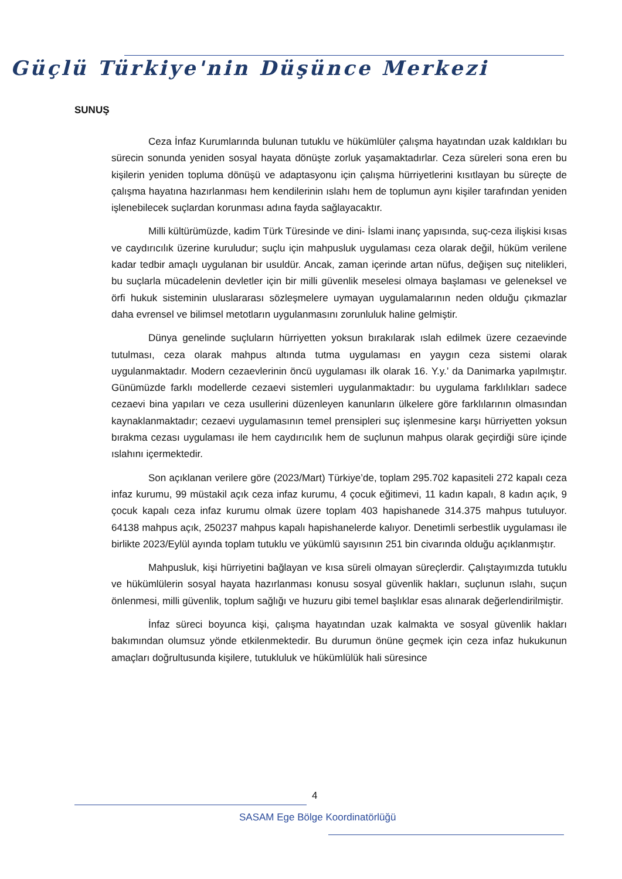Güçlü Türkiye'nin Düşünce Merkezi
SUNUŞ
Ceza İnfaz Kurumlarında bulunan tutuklu ve hükümlüler çalışma hayatından uzak kaldıkları bu sürecin sonunda yeniden sosyal hayata dönüşte zorluk yaşamaktadırlar. Ceza süreleri sona eren bu kişilerin yeniden topluma dönüşü ve adaptasyonu için çalışma hürriyetlerini kısıtlayan bu süreçte de çalışma hayatına hazırlanması hem kendilerinin ıslahı hem de toplumun aynı kişiler tarafından yeniden işlenebilecek suçlardan korunması adına fayda sağlayacaktır.
Milli kültürümüzde, kadim Türk Türesinde ve dini- İslami inanç yapısında, suç-ceza ilişkisi kısas ve caydırıcılık üzerine kuruludur; suçlu için mahpusluk uygulaması ceza olarak değil, hüküm verilene kadar tedbir amaçlı uygulanan bir usuldür. Ancak, zaman içerinde artan nüfus, değişen suç nitelikleri, bu suçlarla mücadelenin devletler için bir milli güvenlik meselesi olmaya başlaması ve geleneksel ve örfi hukuk sisteminin uluslararası sözleşmelere uymayan uygulamalarının neden olduğu çıkmazlar daha evrensel ve bilimsel metotların uygulanmasını zorunluluk haline gelmiştir.
Dünya genelinde suçluların hürriyetten yoksun bırakılarak ıslah edilmek üzere cezaevinde tutulması, ceza olarak mahpus altında tutma uygulaması en yaygın ceza sistemi olarak uygulanmaktadır. Modern cezaevlerinin öncü uygulaması ilk olarak 16. Y.y.’ da Danimarka yapılmıştır. Günümüzde farklı modellerde cezaevi sistemleri uygulanmaktadır: bu uygulama farklılıkları sadece cezaevi bina yapıları ve ceza usullerini düzenleyen kanunların ülkelere göre farklılarının olmasından kaynaklanmaktadır; cezaevi uygulamasının temel prensipleri suç işlenmesine karşı hürriyetten yoksun bırakma cezası uygulaması ile hem caydırıcılık hem de suçlunun mahpus olarak geçirdiği süre içinde ıslahını içermektedir.
Son açıklanan verilere göre (2023/Mart) Türkiye’de, toplam 295.702 kapasiteli 272 kapalı ceza infaz kurumu, 99 müstakil açık ceza infaz kurumu, 4 çocuk eğitimevi, 11 kadın kapalı, 8 kadın açık, 9 çocuk kapalı ceza infaz kurumu olmak üzere toplam 403 hapishanede 314.375 mahpus tutuluyor. 64138 mahpus açık, 250237 mahpus kapalı hapishanelerde kalıyor. Denetimli serbestlik uygulaması ile birlikte 2023/Eylül ayında toplam tutuklu ve yükümlü sayısının 251 bin civarında olduğu açıklanmıştır.
Mahpusluk, kişi hürriyetini bağlayan ve kısa süreli olmayan süreçlerdir. Çalıştayımızda tutuklu ve hükümlülerin sosyal hayata hazırlanması konusu sosyal güvenlik hakları, suçlunun ıslahı, suçun önlenmesi, milli güvenlik, toplum sağlığı ve huzuru gibi temel başlıklar esas alınarak değerlendirilmiştir.
İnfaz süreci boyunca kişi, çalışma hayatından uzak kalmakta ve sosyal güvenlik hakları bakımından olumsuz yönde etkilenmektedir. Bu durumun önüne geçmek için ceza infaz hukukunun amaçları doğrultusunda kişilere, tutukluluk ve hükümlülük hali süresince
4
SASAM Ege Bölge Koordinatörlüğü